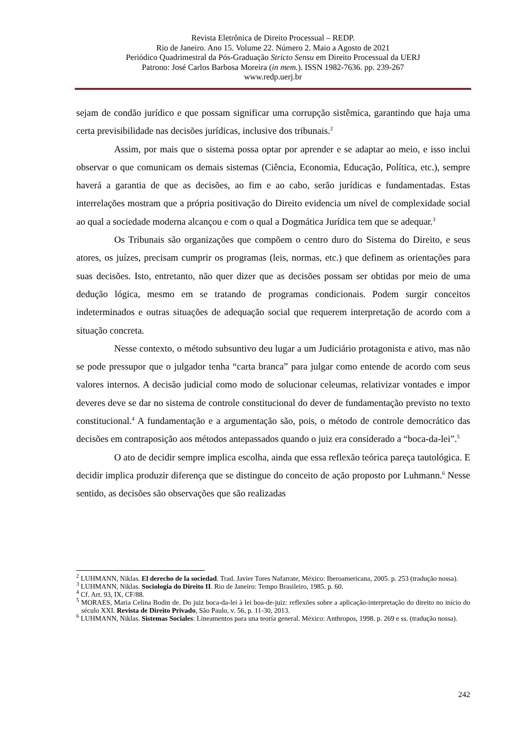Revista Eletrônica de Direito Processual – REDP.
Rio de Janeiro. Ano 15. Volume 22. Número 2. Maio a Agosto de 2021
Periódico Quadrimestral da Pós-Graduação Stricto Sensu em Direito Processual da UERJ
Patrono: José Carlos Barbosa Moreira (in mem.). ISSN 1982-7636. pp. 239-267
www.redp.uerj.br
sejam de condão jurídico e que possam significar uma corrupção sistêmica, garantindo que haja uma certa previsibilidade nas decisões jurídicas, inclusive dos tribunais.<sup>2</sup>
Assim, por mais que o sistema possa optar por aprender e se adaptar ao meio, e isso inclui observar o que comunicam os demais sistemas (Ciência, Economia, Educação, Política, etc.), sempre haverá a garantia de que as decisões, ao fim e ao cabo, serão jurídicas e fundamentadas. Estas interrelações mostram que a própria positivação do Direito evidencia um nível de complexidade social ao qual a sociedade moderna alcançou e com o qual a Dogmática Jurídica tem que se adequar.<sup>3</sup>
Os Tribunais são organizações que compõem o centro duro do Sistema do Direito, e seus atores, os juízes, precisam cumprir os programas (leis, normas, etc.) que definem as orientações para suas decisões. Isto, entretanto, não quer dizer que as decisões possam ser obtidas por meio de uma dedução lógica, mesmo em se tratando de programas condicionais. Podem surgir conceitos indeterminados e outras situações de adequação social que requerem interpretação de acordo com a situação concreta.
Nesse contexto, o método subsuntivo deu lugar a um Judiciário protagonista e ativo, mas não se pode pressupor que o julgador tenha “carta branca” para julgar como entende de acordo com seus valores internos. A decisão judicial como modo de solucionar celeumas, relativizar vontades e impor deveres deve se dar no sistema de controle constitucional do dever de fundamentação previsto no texto constitucional.<sup>4</sup> A fundamentação e a argumentação são, pois, o método de controle democrático das decisões em contraposição aos métodos antepassados quando o juiz era considerado a “boca-da-lei”.<sup>5</sup>
O ato de decidir sempre implica escolha, ainda que essa reflexão teórica pareça tautológica. E decidir implica produzir diferença que se distingue do conceito de ação proposto por Luhmann.<sup>6</sup> Nesse sentido, as decisões são observações que são realizadas
<sup>2</sup> LUHMANN, Niklas. El derecho de la sociedad. Trad. Javier Tores Nafarrate, México: Iberoamericana, 2005. p. 253 (tradução nossa).
<sup>3</sup> LUHMANN, Niklas. Sociologia do Direito II. Rio de Janeiro: Tempo Brasileiro, 1985. p. 60.
<sup>4</sup> Cf. Art. 93, IX, CF/88.
<sup>5</sup> MORAES, Maria Celina Bodin de. Do juiz boca-da-lei à lei boa-de-juiz: reflexões sobre a aplicação-interpretação do direito no início do século XXI. Revista de Direito Privado, São Paulo, v. 56, p. 11-30, 2013.
<sup>6</sup> LUHMANN, Niklas. Sistemas Sociales: Lineamentos para una teoría general. México: Anthropos, 1998. p. 269 e ss. (tradução nossa).
242